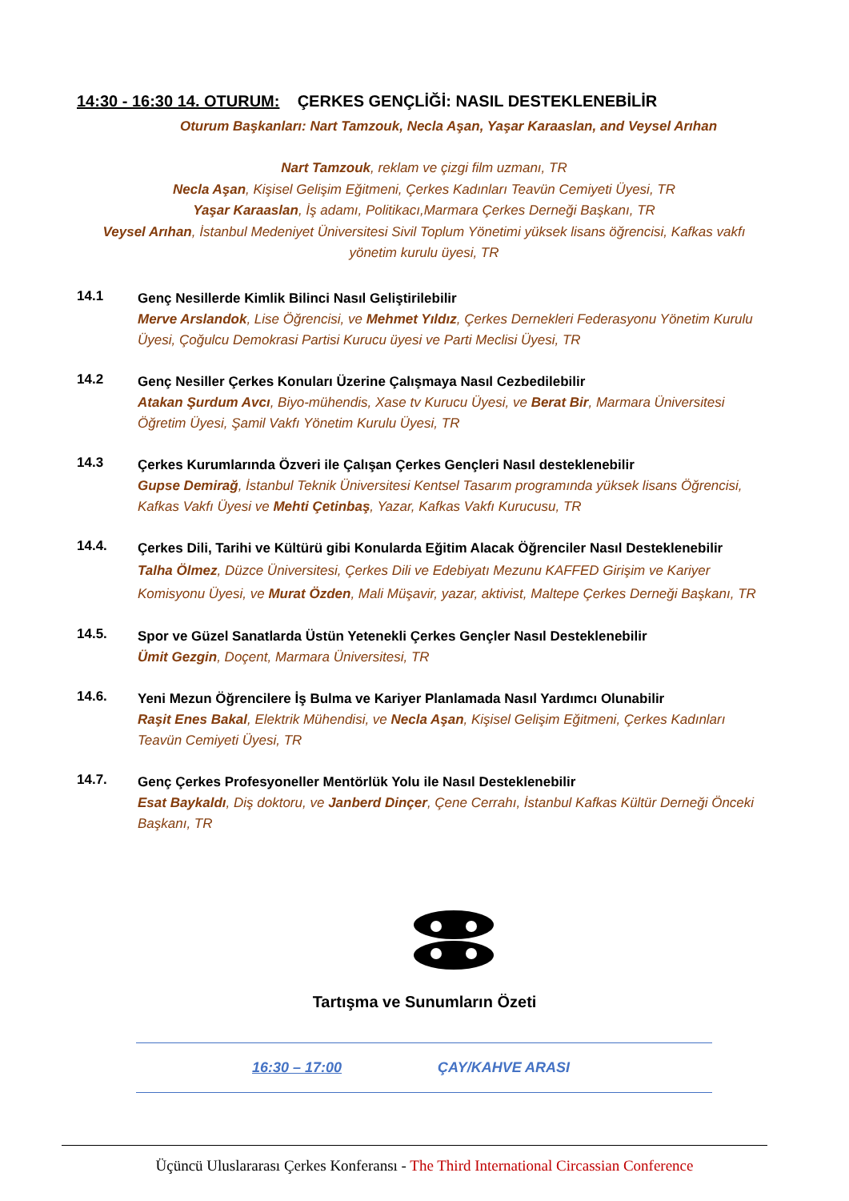14:30 - 16:30 14. OTURUM: ÇERKES GENÇLİĞİ: NASIL DESTEKLENEBİLİR
Oturum Başkanları: Nart Tamzouk, Necla Aşan, Yaşar Karaaslan, and Veysel Arıhan
Nart Tamzouk, reklam ve çizgi film uzmanı, TR
Necla Aşan, Kişisel Gelişim Eğitmeni, Çerkes Kadınları Teavün Cemiyeti Üyesi, TR
Yaşar Karaaslan, İş adamı, Politikacı,Marmara Çerkes Derneği Başkanı, TR
Veysel Arıhan, İstanbul Medeniyet Üniversitesi Sivil Toplum Yönetimi yüksek lisans öğrencisi, Kafkas vakfı yönetim kurulu üyesi, TR
14.1
Genç Nesillerde Kimlik Bilinci Nasıl Geliştirilebilir
Merve Arslandok, Lise Öğrencisi, ve Mehmet Yıldız, Çerkes Dernekleri Federasyonu Yönetim Kurulu Üyesi, Çoğulcu Demokrasi Partisi Kurucu üyesi ve Parti Meclisi Üyesi, TR
14.2
Genç Nesiller Çerkes Konuları Üzerine Çalışmaya Nasıl Cezbedilebilir
Atakan Şurdum Avcı, Biyo-mühendis, Xase tv Kurucu Üyesi, ve Berat Bir, Marmara Üniversitesi Öğretim Üyesi, Şamil Vakfı Yönetim Kurulu Üyesi, TR
14.3
Çerkes Kurumlarında Özveri ile Çalışan Çerkes Gençleri Nasıl desteklenebilir
Gupse Demirağ, İstanbul Teknik Üniversitesi Kentsel Tasarım programında yüksek lisans Öğrencisi, Kafkas Vakfı Üyesi ve Mehti Çetinbaş, Yazar, Kafkas Vakfı Kurucusu, TR
14.4.
Çerkes Dili, Tarihi ve Kültürü gibi Konularda Eğitim Alacak Öğrenciler Nasıl Desteklenebilir
Talha Ölmez, Düzce Üniversitesi, Çerkes Dili ve Edebiyatı Mezunu KAFFED Girişim ve Kariyer Komisyonu Üyesi, ve Murat Özden, Mali Müşavir, yazar, aktivist, Maltepe Çerkes Derneği Başkanı, TR
14.5.
Spor ve Güzel Sanatlarda Üstün Yetenekli Çerkes Gençler Nasıl Desteklenebilir
Ümit Gezgin, Doçent, Marmara Üniversitesi, TR
14.6.
Yeni Mezun Öğrencilere İş Bulma ve Kariyer Planlamada Nasıl Yardımcı Olunabilir
Raşit Enes Bakal, Elektrik Mühendisi, ve Necla Aşan, Kişisel Gelişim Eğitmeni, Çerkes Kadınları Teavün Cemiyeti Üyesi, TR
14.7.
Genç Çerkes Profesyoneller Mentörlük Yolu ile Nasıl Desteklenebilir
Esat Baykaldı, Diş doktoru, ve Janberd Dinçer, Çene Cerrahı, İstanbul Kafkas Kültür Derneği Önceki Başkanı, TR
Tartışma ve Sunumların Özeti
16:30 – 17:00 ÇAY/KAHVE ARASI
Üçüncü Uluslararası Çerkes Konferansı - The Third International Circassian Conference